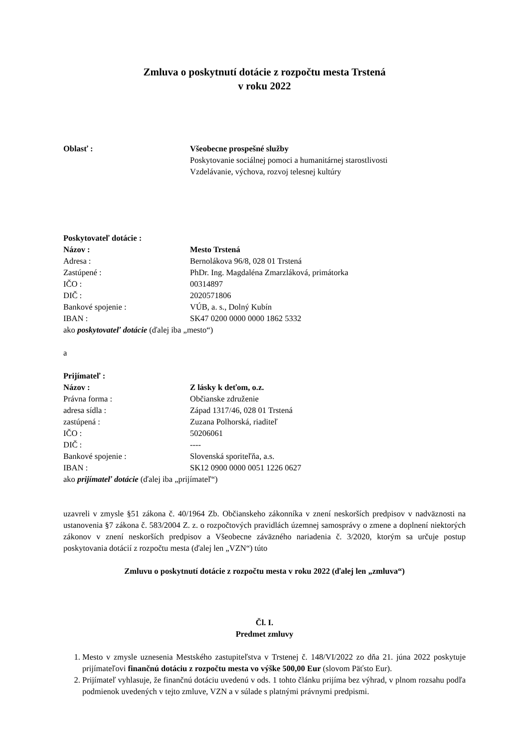Zmluva o poskytnutí dotácie z rozpočtu mesta Trstená
v roku 2022
Oblasť : Všeobecne prospešné služby
Poskytovanie sociálnej pomoci a humanitárnej starostlivosti
Vzdelávanie, výchova, rozvoj telesnej kultúry
Poskytovateľ dotácie :
Názov : Mesto Trstená
Adresa : Bernolákova 96/8, 028 01 Trstená
Zastúpené : PhDr. Ing. Magdaléna Zmarzláková, primátorka
IČO : 00314897
DIČ : 2020571806
Bankové spojenie : VÚB, a. s., Dolný Kubín
IBAN : SK47 0200 0000 0000 1862 5332
ako poskytovateľ dotácie (ďalej iba „mesto“)
a
Prijímateľ :
Názov : Z lásky k deťom, o.z.
Právna forma : Občianske združenie
adresa sídla : Západ 1317/46, 028 01 Trstená
zastúpená : Zuzana Polhorská, riaditeľ
IČO : 50206061
DIČ : ----
Bankové spojenie : Slovenská sporiteľňa, a.s.
IBAN : SK12 0900 0000 0051 1226 0627
ako prijímateľ dotácie (ďalej iba „prijímateľ“)
uzavreli v zmysle §51 zákona č. 40/1964 Zb. Občianskeho zákonníka v znení neskorších predpisov v nadväznosti na ustanovenia §7 zákona č. 583/2004 Z. z. o rozpočtových pravidlách územnej samosprávy o zmene a doplnení niektorých zákonov v znení neskorších predpisov a Všeobecne záväzného nariadenia č. 3/2020, ktorým sa určuje postup poskytovania dotácií z rozpočtu mesta (ďalej len „VZN“) túto
Zmluvu o poskytnutí dotácie z rozpočtu mesta v roku 2022 (ďalej len „zmluva“)
Čl. I.
Predmet zmluvy
1. Mesto v zmysle uznesenia Mestského zastupiteľstva v Trstenej č. 148/VI/2022 zo dňa 21. júna 2022 poskytuje prijímateľovi finančnú dotáciu z rozpočtu mesta vo výške 500,00 Eur (slovom Päťsto Eur).
2. Prijímateľ vyhlasuje, že finančnú dotáciu uvedenú v ods. 1 tohto článku prijíma bez výhrad, v plnom rozsahu podľa podmienok uvedených v tejto zmluve, VZN a v súlade s platnými právnymi predpismi.